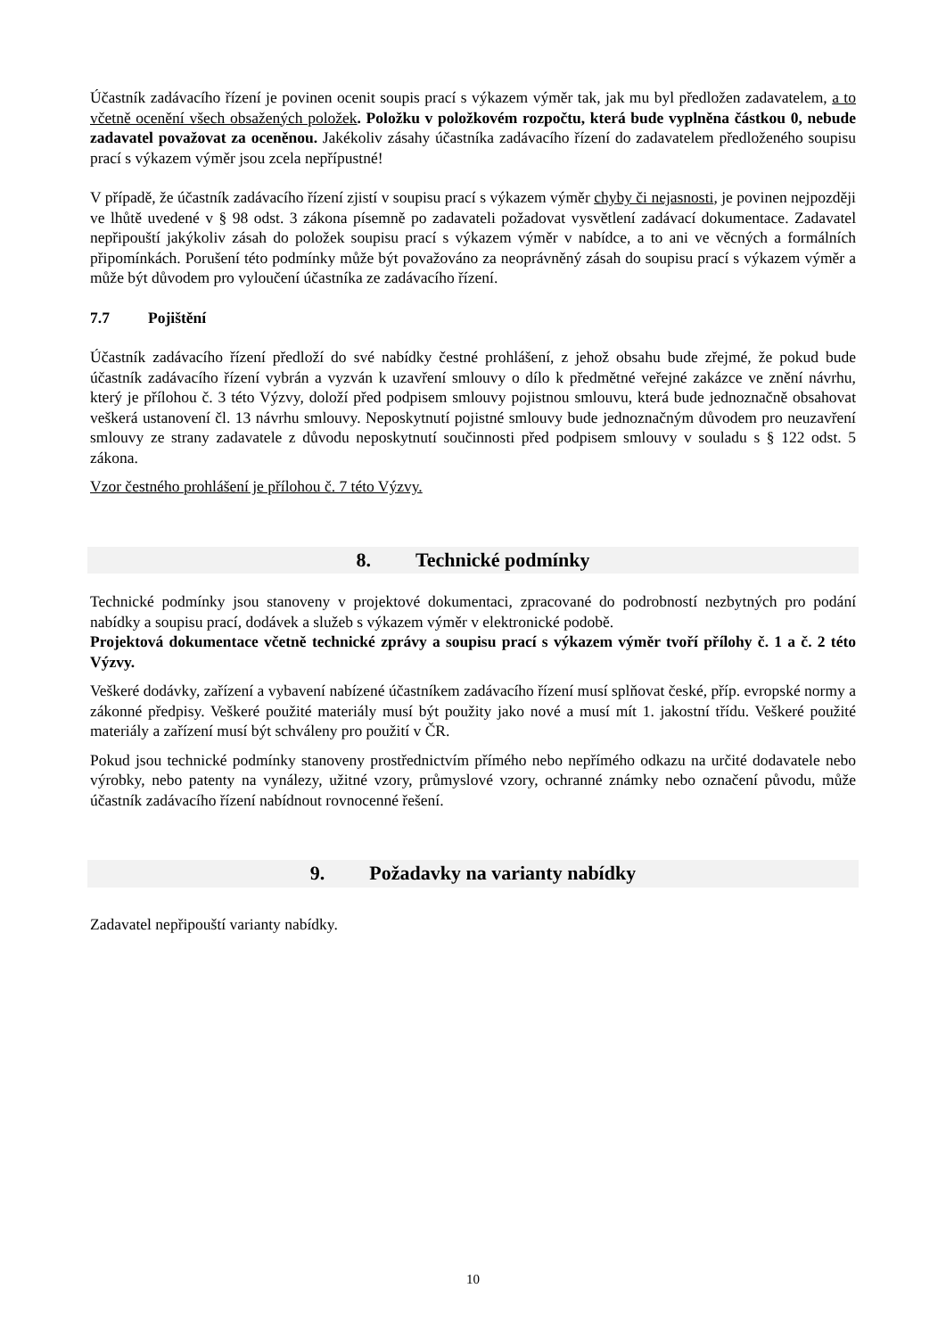Účastník zadávacího řízení je povinen ocenit soupis prací s výkazem výměr tak, jak mu byl předložen zadavatelem, a to včetně ocenění všech obsažených položek. Položku v položkovém rozpočtu, která bude vyplněna částkou 0, nebude zadavatel považovat za oceněnou. Jakékoliv zásahy účastníka zadávacího řízení do zadavatelem předloženého soupisu prací s výkazem výměr jsou zcela nepřípustné!
V případě, že účastník zadávacího řízení zjistí v soupisu prací s výkazem výměr chyby či nejasnosti, je povinen nejpozději ve lhůtě uvedené v § 98 odst. 3 zákona písemně po zadavateli požadovat vysvětlení zadávací dokumentace. Zadavatel nepřipouští jakýkoliv zásah do položek soupisu prací s výkazem výměr v nabídce, a to ani ve věcných a formálních připomínkách. Porušení této podmínky může být považováno za neoprávněný zásah do soupisu prací s výkazem výměr a může být důvodem pro vyloučení účastníka ze zadávacího řízení.
7.7 Pojištění
Účastník zadávacího řízení předloží do své nabídky čestné prohlášení, z jehož obsahu bude zřejmé, že pokud bude účastník zadávacího řízení vybrán a vyzván k uzavření smlouvy o dílo k předmětné veřejné zakázce ve znění návrhu, který je přílohou č. 3 této Výzvy, doloží před podpisem smlouvy pojistnou smlouvu, která bude jednoznačně obsahovat veškerá ustanovení čl. 13 návrhu smlouvy. Neposkytnutí pojistné smlouvy bude jednoznačným důvodem pro neuzavření smlouvy ze strany zadavatele z důvodu neposkytnutí součinnosti před podpisem smlouvy v souladu s § 122 odst. 5 zákona.
Vzor čestného prohlášení je přílohou č. 7 této Výzvy.
8. Technické podmínky
Technické podmínky jsou stanoveny v projektové dokumentaci, zpracované do podrobností nezbytných pro podání nabídky a soupisu prací, dodávek a služeb s výkazem výměr v elektronické podobě.
Projektová dokumentace včetně technické zprávy a soupisu prací s výkazem výměr tvoří přílohy č. 1 a č. 2 této Výzvy.
Veškeré dodávky, zařízení a vybavení nabízené účastníkem zadávacího řízení musí splňovat české, příp. evropské normy a zákonné předpisy. Veškeré použité materiály musí být použity jako nové a musí mít 1. jakostní třídu. Veškeré použité materiály a zařízení musí být schváleny pro použití v ČR.
Pokud jsou technické podmínky stanoveny prostřednictvím přímého nebo nepřímého odkazu na určité dodavatele nebo výrobky, nebo patenty na vynálezy, užitné vzory, průmyslové vzory, ochranné známky nebo označení původu, může účastník zadávacího řízení nabídnout rovnocenné řešení.
9. Požadavky na varianty nabídky
Zadavatel nepřipouští varianty nabídky.
10